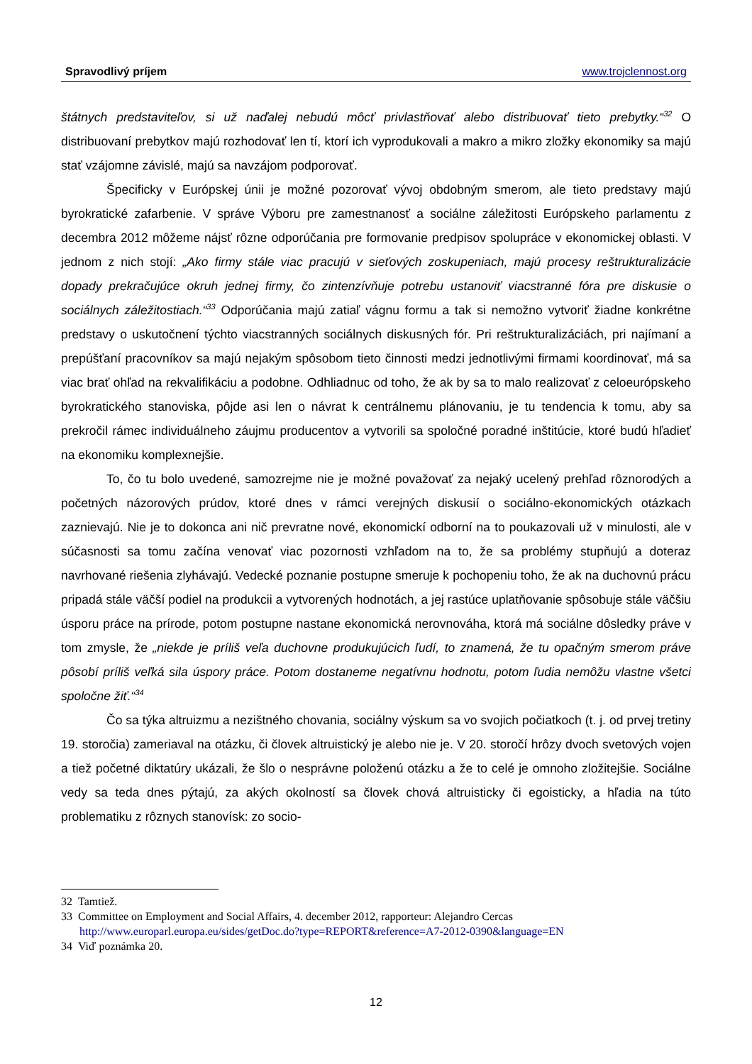Spravodlivý príjem www.trojclennost.org
štátnych predstaviteľov, si už naďalej nebudú môcť privlastňovať alebo distribuovať tieto prebytky.“<sup>32</sup> O distribuovaní prebytkov majú rozhodovať len tí, ktorí ich vyprodukovali a makro a mikro zložky ekonomiky sa majú stať vzájomne závislé, majú sa navzájom podporovať.
Špecificky v Európskej únii je možné pozorovať vývoj obdobným smerom, ale tieto predstavy majú byrokratické zafarbenie. V správe Výboru pre zamestnanosť a sociálne záležitosti Európskeho parlamentu z decembra 2012 môžeme nájsť rôzne odporúčania pre formovanie predpisov spolupráce v ekonomickej oblasti. V jednom z nich stojí: „Ako firmy stále viac pracujú v sieťových zoskupeniach, majú procesy reštrukturalizácie dopady prekračujúce okruh jednej firmy, čo zintenzívňuje potrebu ustanoviť viacstranné fóra pre diskusie o sociálnych záležitostiach.“<sup>33</sup> Odporúčania majú zatiaľ vágnu formu a tak si nemožno vytvoriť žiadne konkrétne predstavy o uskutočnení týchto viacstranných sociálnych diskusných fór. Pri reštrukturalizáciách, pri najímaní a prepúšťaní pracovníkov sa majú nejakým spôsobom tieto činnosti medzi jednotlivými firmami koordinovať, má sa viac brať ohľad na rekvalifikáciu a podobne. Odhliadnuc od toho, že ak by sa to malo realizovať z celoeurópskeho byrokratického stanoviska, pôjde asi len o návrat k centrálnemu plánovaniu, je tu tendencia k tomu, aby sa prekročil rámec individuálneho záujmu producentov a vytvorili sa spoločné poradné inštitúcie, ktoré budú hľadieť na ekonomiku komplexnejšie.
To, čo tu bolo uvedené, samozrejme nie je možné považovať za nejaký ucelený prehľad rôznorodých a početných názorových prúdov, ktoré dnes v rámci verejných diskusií o sociálno-ekonomických otázkach zaznievajú. Nie je to dokonca ani nič prevratne nové, ekonomickí odborní na to poukazovali už v minulosti, ale v súčasnosti sa tomu začína venovať viac pozornosti vzhľadom na to, že sa problémy stupňujú a doteraz navrhované riešenia zlyhávajú. Vedecké poznanie postupne smeruje k pochopeniu toho, že ak na duchovnú prácu pripadá stále väčší podiel na produkcii a vytvorených hodnotách, a jej rastúce uplatňovanie spôsobuje stále väčšiu úsporu práce na prírode, potom postupne nastane ekonomická nerovnováha, ktorá má sociálne dôsledky práve v tom zmysle, že „niekde je príliš veľa duchovne produkujúcich ľudí, to znamená, že tu opačným smerom práve pôsobí príliš veľká sila úspory práce. Potom dostaneme negatívnu hodnotu, potom ľudia nemôžu vlastne všetci spoločne žiť.“<sup>34</sup>
Čo sa týka altruizmu a nezištného chovania, sociálny výskum sa vo svojich počiatkoch (t. j. od prvej tretiny 19. storočia) zameriaval na otázku, či človek altruistický je alebo nie je. V 20. storočí hrôzy dvoch svetových vojen a tiež početné diktatúry ukázali, že šlo o nesprávne položenú otázku a že to celé je omnoho zložitejšie. Sociálne vedy sa teda dnes pýtajú, za akých okolností sa človek chová altruisticky či egoisticky, a hľadia na túto problematiku z rôznych stanovísk: zo socio-
32 Tamtiež.
33 Committee on Employment and Social Affairs, 4. december 2012, rapporteur: Alejandro Cercas
http://www.europarl.europa.eu/sides/getDoc.do?type=REPORT&reference=A7-2012-0390&language=EN
34 Viď poznámka 20.
12